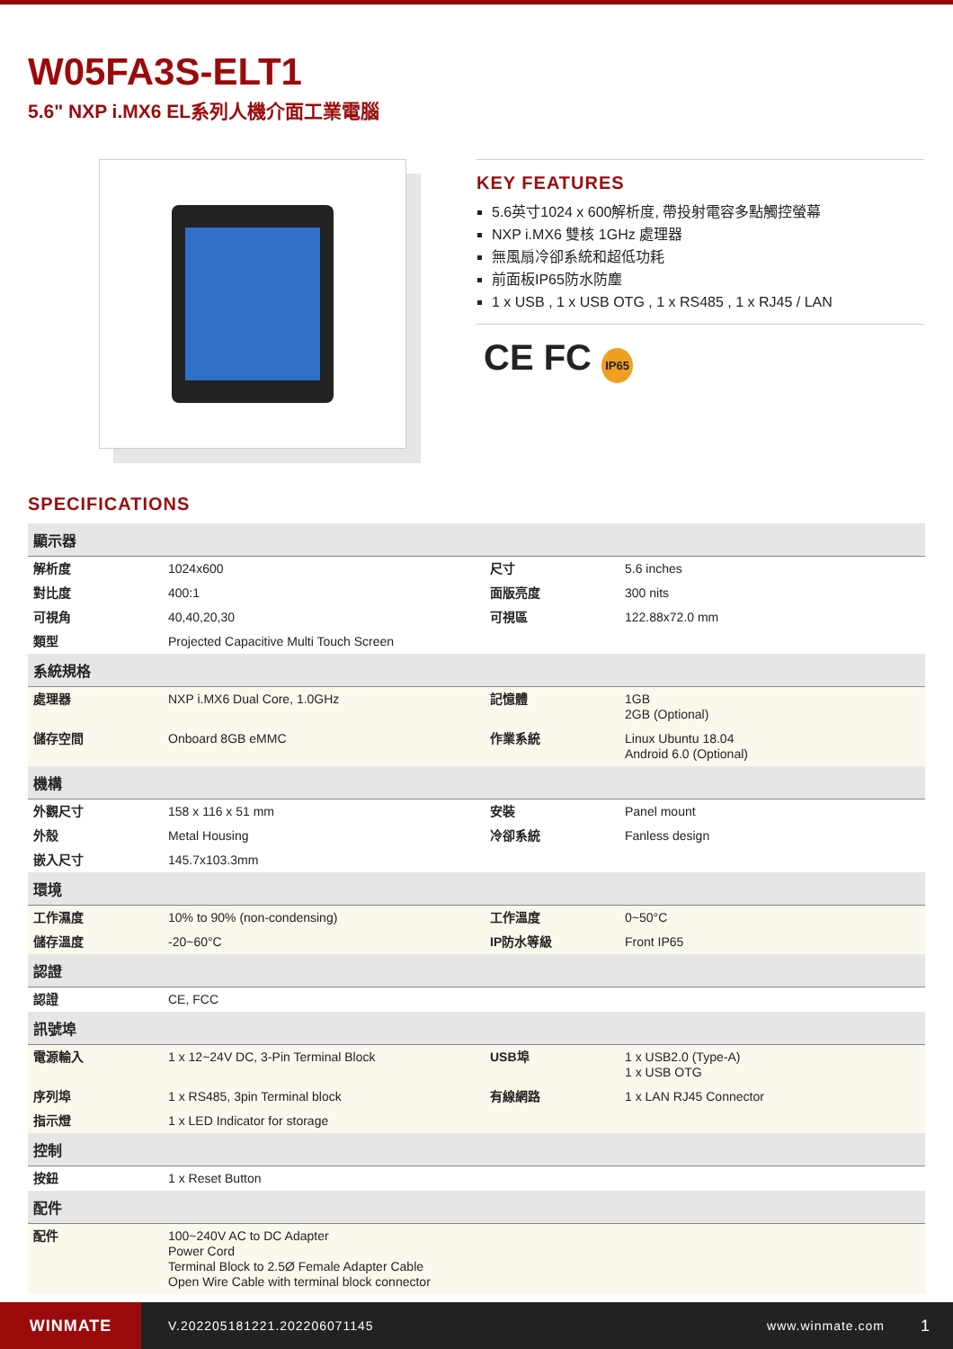W05FA3S-ELT1
5.6" NXP i.MX6 EL系列人機介面工業電腦
KEY FEATURES
5.6英寸1024 x 600解析度, 帶投射電容多點觸控螢幕
NXP i.MX6 雙核 1GHz 處理器
無風扇冷卻系統和超低功耗
前面板IP65防水防塵
1 x USB , 1 x USB OTG , 1 x RS485 , 1 x RJ45 / LAN
CE FC IP65
SPECIFICATIONS
| 顯示器 | | | |
| --- | --- | --- | --- |
| 解析度 | 1024x600 | 尺寸 | 5.6 inches |
| 對比度 | 400:1 | 面版亮度 | 300 nits |
| 可視角 | 40,40,20,30 | 可視區 | 122.88x72.0 mm |
| 類型 | Projected Capacitive Multi Touch Screen | | |
| 系統規格 | | | |
| 處理器 | NXP i.MX6 Dual Core, 1.0GHz | 記憶體 | 1GB 2GB (Optional) |
| 儲存空間 | Onboard 8GB eMMC | 作業系統 | Linux Ubuntu 18.04 Android 6.0 (Optional) |
| 機構 | | | |
| 外觀尺寸 | 158 x 116 x 51 mm | 安裝 | Panel mount |
| 外殼 | Metal Housing | 冷卻系統 | Fanless design |
| 嵌入尺寸 | 145.7x103.3mm | | |
| 環境 | | | |
| 工作濕度 | 10% to 90% (non-condensing) | 工作溫度 | 0~50°C |
| 儲存溫度 | -20~60°C | IP防水等級 | Front IP65 |
| 認證 | | | |
| 認證 | CE, FCC | | |
| 訊號埠 | | | |
| 電源輸入 | 1 x 12~24V DC, 3-Pin Terminal Block | USB埠 | 1 x USB2.0 (Type-A) 1 x USB OTG |
| 序列埠 | 1 x RS485, 3pin Terminal block | 有線網路 | 1 x LAN RJ45 Connector |
| 指示燈 | 1 x LED Indicator for storage | | |
| 控制 | | | |
| 按鈕 | 1 x Reset Button | | |
| 配件 | | | |
| 配件 | 100~240V AC to DC Adapter Power Cord Terminal Block to 2.5Ø Female Adapter Cable Open Wire Cable with terminal block connector | | |
WINMATE
V.202205181221.202206071145 www.winmate.com
1